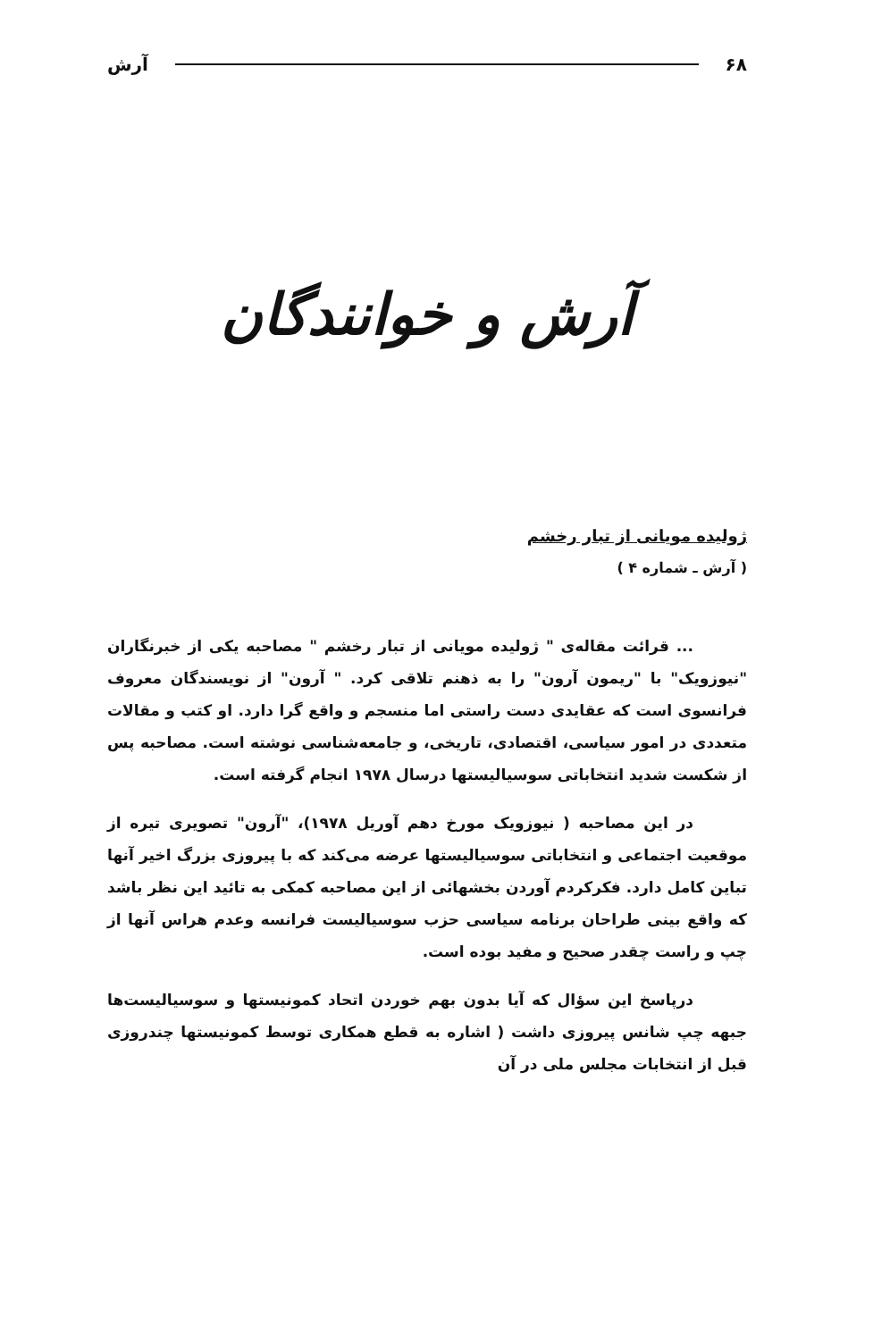۶۸ آرش
آرش و خوانندگان
ژولیده مویانی از تبار رخشم
( آرش ـ شماره ۴ )
... قرائت مقاله‌ی " ژولیده مویانی از تبار رخشم " مصاحبه یکی از خبرنگاران "نیوزویک" با "ریمون آرون" را به ذهنم تلاقی کرد. " آرون" از نویسندگان معروف فرانسوی است که عقایدی دست راستی اما منسجم و واقع گرا دارد. او کتب و مقالات متعددی در امور سیاسی، اقتصادی، تاریخی، و جامعه‌شناسی نوشته است. مصاحبه پس از شکست شدید انتخاباتی سوسیالیستها درسال ۱۹۷۸ انجام گرفته است.
در این مصاحبه ( نیوزویک مورخ دهم آوریل ۱۹۷۸)، "آرون" تصویری تیره از موقعیت اجتماعی و انتخاباتی سوسیالیستها عرضه می‌کند که با پیروزی بزرگ اخیر آنها تباین کامل دارد. فکرکردم آوردن بخشهائی از این مصاحبه کمکی به تائید این نظر باشد که واقع بینی طراحان برنامه سیاسی حزب سوسیالیست فرانسه وعدم هراس آنها از چپ و راست چقدر صحیح و مفید بوده است.
درپاسخ این سؤال که آیا بدون بهم خوردن اتحاد کمونیستها و سوسیالیست‌ها جبهه‌ چپ شانس پیروزی داشت ( اشاره به قطع همکاری توسط کمونیستها چندروزی قبل از انتخابات مجلس ملی در آن